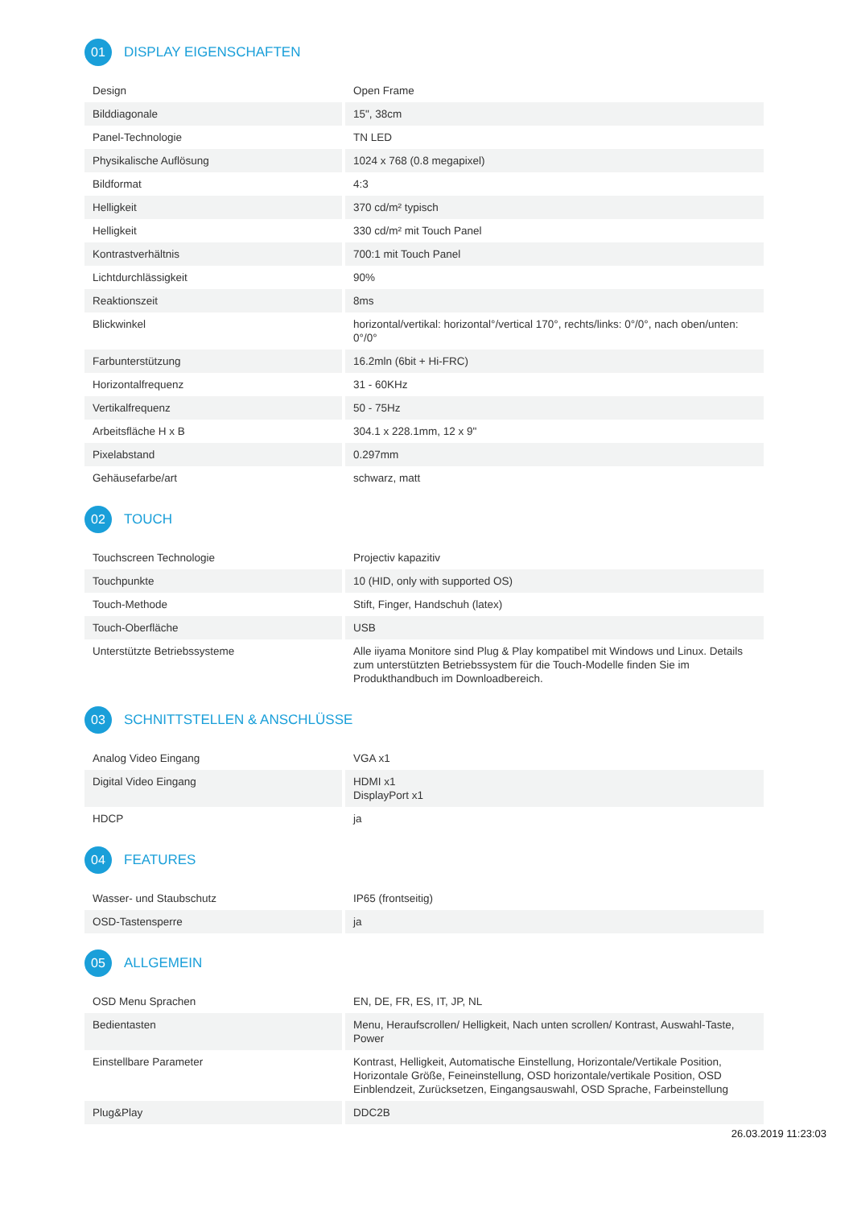01 DISPLAY EIGENSCHAFTEN
| Design | Open Frame |
| Bilddiagonale | 15", 38cm |
| Panel-Technologie | TN LED |
| Physikalische Auflösung | 1024 x 768 (0.8 megapixel) |
| Bildformat | 4:3 |
| Helligkeit | 370 cd/m² typisch |
| Helligkeit | 330 cd/m² mit Touch Panel |
| Kontrastverhältnis | 700:1 mit Touch Panel |
| Lichtdurchlässigkeit | 90% |
| Reaktionszeit | 8ms |
| Blickwinkel | horizontal/vertikal: horizontal°/vertical 170°, rechts/links: 0°/0°, nach oben/unten: 0°/0° |
| Farbunterstützung | 16.2mln (6bit + Hi-FRC) |
| Horizontalfrequenz | 31 - 60KHz |
| Vertikalfrequenz | 50 - 75Hz |
| Arbeitsfläche H x B | 304.1 x 228.1mm, 12 x 9" |
| Pixelabstand | 0.297mm |
| Gehäusefarbe/art | schwarz, matt |
02 TOUCH
| Touchscreen Technologie | Projectiv kapazitiv |
| Touchpunkte | 10 (HID, only with supported OS) |
| Touch-Methode | Stift, Finger, Handschuh (latex) |
| Touch-Oberfläche | USB |
| Unterstützte Betriebssysteme | Alle iiyama Monitore sind Plug & Play kompatibel mit Windows und Linux. Details zum unterstützten Betriebssystem für die Touch-Modelle finden Sie im Produkthandbuch im Downloadbereich. |
03 SCHNITTSTELLEN & ANSCHLÜSSE
| Analog Video Eingang | VGA x1 |
| Digital Video Eingang | HDMI x1 DisplayPort x1 |
| HDCP | ja |
04 FEATURES
| Wasser- und Staubschutz | IP65 (frontseitig) |
| OSD-Tastensperre | ja |
05 ALLGEMEIN
| OSD Menu Sprachen | EN, DE, FR, ES, IT, JP, NL |
| Bedientasten | Menu, Heraufscrollen/ Helligkeit, Nach unten scrollen/ Kontrast, Auswahl-Taste, Power |
| Einstellbare Parameter | Kontrast, Helligkeit, Automatische Einstellung, Horizontale/Vertikale Position, Horizontale Größe, Feineinstellung, OSD horizontale/vertikale Position, OSD Einblendzeit, Zurücksetzen, Eingangsauswahl, OSD Sprache, Farbeinstellung |
| Plug&Play | DDC2B |
26.03.2019 11:23:03